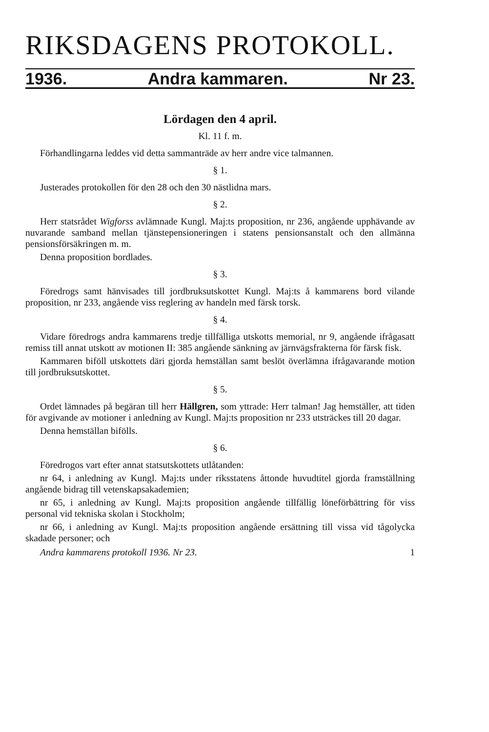RIKSDAGENS PROTOKOLL.
1936. Andra kammaren. Nr 23.
Lördagen den 4 april.
Kl. 11 f. m.
Förhandlingarna leddes vid detta sammanträde av herr andre vice talmannen.
§ 1.
Justerades protokollen för den 28 och den 30 nästlidna mars.
§ 2.
Herr statsrådet Wigforss avlämnade Kungl. Maj:ts proposition, nr 236, angående upphävande av nuvarande samband mellan tjänstepensioneringen i statens pensionsanstalt och den allmänna pensionsförsäkringen m. m.
Denna proposition bordlades.
§ 3.
Föredrogs samt hänvisades till jordbruksutskottet Kungl. Maj:ts å kammarens bord vilande proposition, nr 233, angående viss reglering av handeln med färsk torsk.
§ 4.
Vidare föredrogs andra kammarens tredje tillfälliga utskotts memorial, nr 9, angående ifrågasatt remiss till annat utskott av motionen II: 385 angående sänkning av järnvägsfrakterna för färsk fisk.
Kammaren biföll utskottets däri gjorda hemställan samt beslöt överlämna ifrågavarande motion till jordbruksutskottet.
§ 5.
Ordet lämnades på begäran till herr Hällgren, som yttrade: Herr talman! Jag hemställer, att tiden för avgivande av motioner i anledning av Kungl. Maj:ts proposition nr 233 utsträckes till 20 dagar.
Denna hemställan bifölls.
§ 6.
Föredrogos vart efter annat statsutskottets utlåtanden:
nr 64, i anledning av Kungl. Maj:ts under riksstatens åttonde huvudtitel gjorda framställning angående bidrag till vetenskapsakademien;
nr 65, i anledning av Kungl. Maj:ts proposition angående tillfällig löneförbättring för viss personal vid tekniska skolan i Stockholm;
nr 66, i anledning av Kungl. Maj:ts proposition angående ersättning till vissa vid tågolycka skadade personer; och
Andra kammarens protokoll 1936. Nr 23. 1